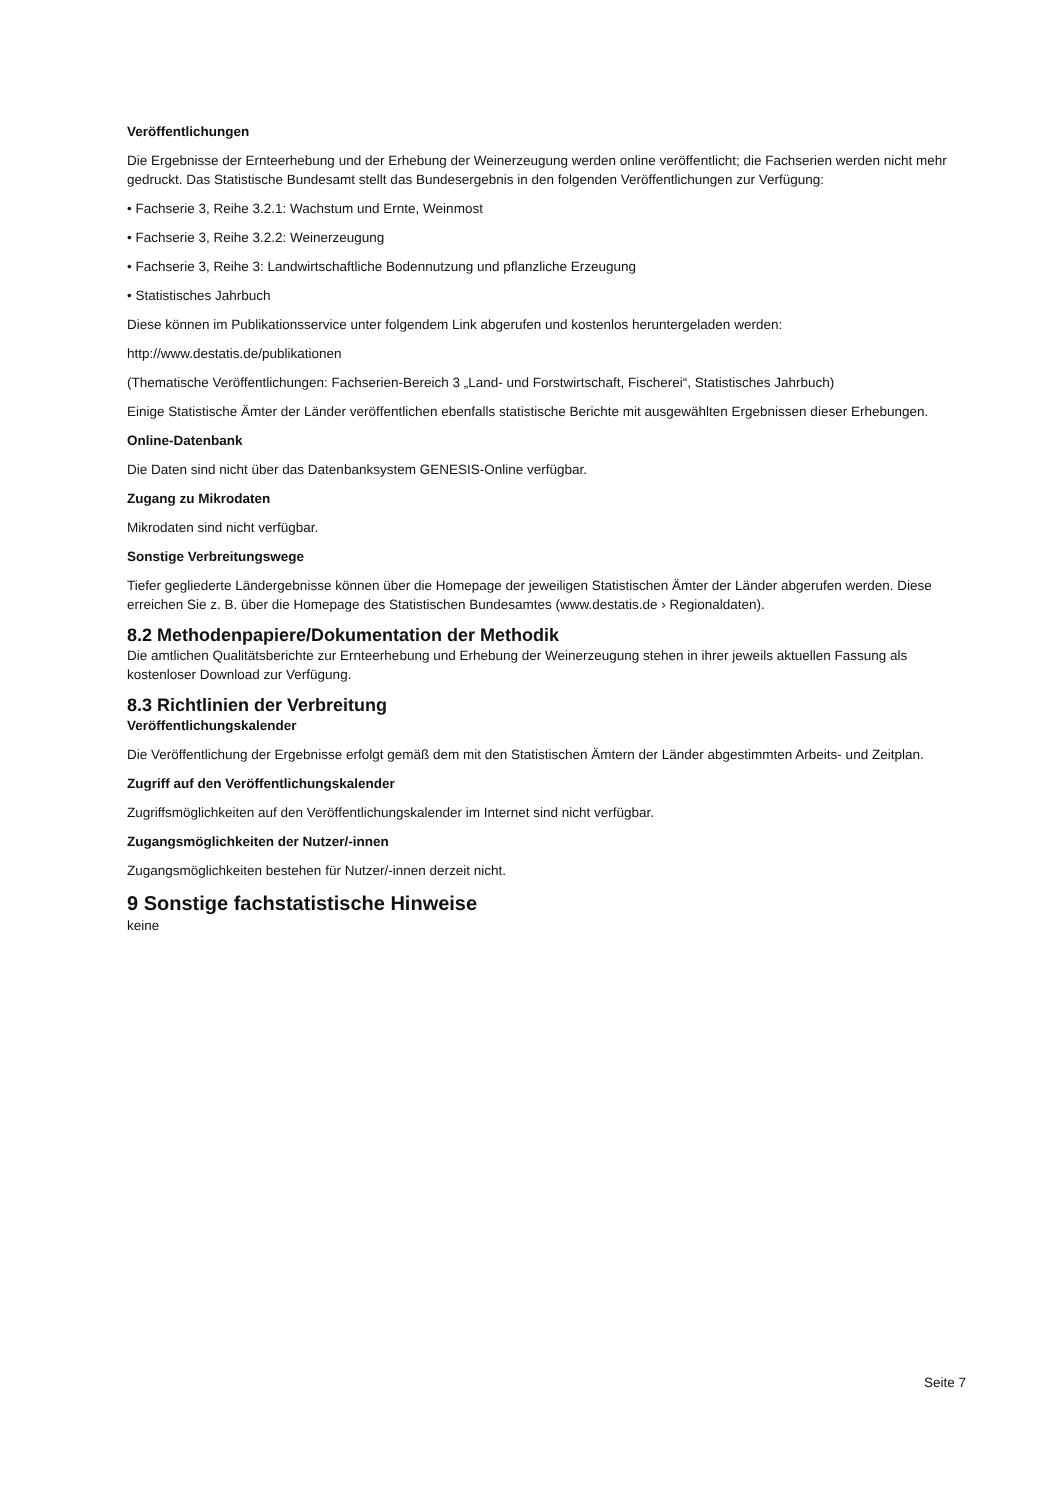Veröffentlichungen
Die Ergebnisse der Ernteerhebung und der Erhebung der Weinerzeugung werden online veröffentlicht; die Fachserien werden nicht mehr gedruckt. Das Statistische Bundesamt stellt das Bundesergebnis in den folgenden Veröffentlichungen zur Verfügung:
• Fachserie 3, Reihe 3.2.1: Wachstum und Ernte, Weinmost
• Fachserie 3, Reihe 3.2.2: Weinerzeugung
• Fachserie 3, Reihe 3: Landwirtschaftliche Bodennutzung und pflanzliche Erzeugung
• Statistisches Jahrbuch
Diese können im Publikationsservice unter folgendem Link abgerufen und kostenlos heruntergeladen werden:
http://www.destatis.de/publikationen
(Thematische Veröffentlichungen: Fachserien-Bereich 3 „Land- und Forstwirtschaft, Fischerei“, Statistisches Jahrbuch)
Einige Statistische Ämter der Länder veröffentlichen ebenfalls statistische Berichte mit ausgewählten Ergebnissen dieser Erhebungen.
Online-Datenbank
Die Daten sind nicht über das Datenbanksystem GENESIS-Online verfügbar.
Zugang zu Mikrodaten
Mikrodaten sind nicht verfügbar.
Sonstige Verbreitungswege
Tiefer gegliederte Ländergebnisse können über die Homepage der jeweiligen Statistischen Ämter der Länder abgerufen werden. Diese erreichen Sie z. B. über die Homepage des Statistischen Bundesamtes (www.destatis.de › Regionaldaten).
8.2 Methodenpapiere/Dokumentation der Methodik
Die amtlichen Qualitätsberichte zur Ernteerhebung und Erhebung der Weinerzeugung stehen in ihrer jeweils aktuellen Fassung als kostenloser Download zur Verfügung.
8.3 Richtlinien der Verbreitung
Veröffentlichungskalender
Die Veröffentlichung der Ergebnisse erfolgt gemäß dem mit den Statistischen Ämtern der Länder abgestimmten Arbeits- und Zeitplan.
Zugriff auf den Veröffentlichungskalender
Zugriffsmöglichkeiten auf den Veröffentlichungskalender im Internet sind nicht verfügbar.
Zugangsmöglichkeiten der Nutzer/-innen
Zugangsmöglichkeiten bestehen für Nutzer/-innen derzeit nicht.
9 Sonstige fachstatistische Hinweise
keine
Seite 7